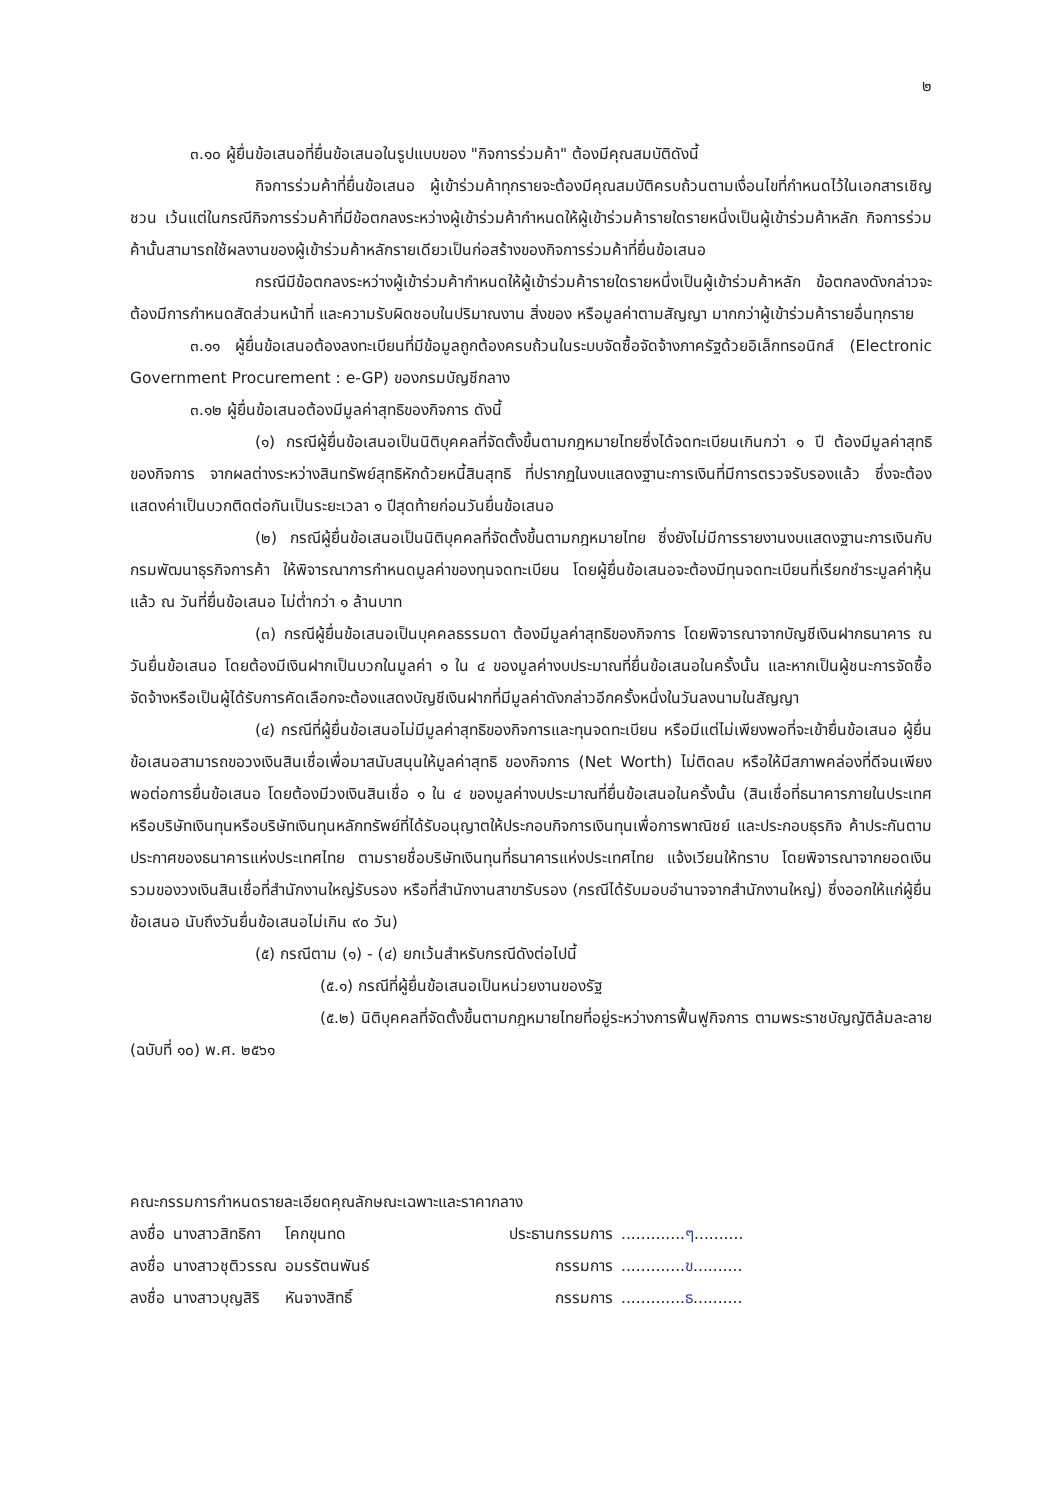๒
๓.๑๐ ผู้ยื่นข้อเสนอที่ยื่นข้อเสนอในรูปแบบของ "กิจการร่วมค้า" ต้องมีคุณสมบัติดังนี้
กิจการร่วมค้าที่ยื่นข้อเสนอ ผู้เข้าร่วมค้าทุกรายจะต้องมีคุณสมบัติครบถ้วนตามเงื่อนไขที่กำหนดไว้ในเอกสารเชิญชวน เว้นแต่ในกรณีกิจการร่วมค้าที่มีข้อตกลงระหว่างผู้เข้าร่วมค้ากำหนดให้ผู้เข้าร่วมค้ารายใดรายหนึ่งเป็นผู้เข้าร่วมค้าหลัก กิจการร่วมค้านั้นสามารถใช้ผลงานของผู้เข้าร่วมค้าหลักรายเดียวเป็นก่อสร้างของกิจการร่วมค้าที่ยื่นข้อเสนอ
กรณีมีข้อตกลงระหว่างผู้เข้าร่วมค้ากำหนดให้ผู้เข้าร่วมค้ารายใดรายหนึ่งเป็นผู้เข้าร่วมค้าหลัก ข้อตกลงดังกล่าวจะต้องมีการกำหนดสัดส่วนหน้าที่ และความรับผิดชอบในปริมาณงาน สิ่งของ หรือมูลค่าตามสัญญา มากกว่าผู้เข้าร่วมค้ารายอื่นทุกราย
๓.๑๑ ผู้ยื่นข้อเสนอต้องลงทะเบียนที่มีข้อมูลถูกต้องครบถ้วนในระบบจัดซื้อจัดจ้างภาครัฐด้วยอิเล็กทรอนิกส์ (Electronic Government Procurement : e-GP) ของกรมบัญชีกลาง
๓.๑๒ ผู้ยื่นข้อเสนอต้องมีมูลค่าสุทธิของกิจการ ดังนี้
(๑) กรณีผู้ยื่นข้อเสนอเป็นนิติบุคคลที่จัดตั้งขึ้นตามกฎหมายไทยซึ่งได้จดทะเบียนเกินกว่า ๑ ปี ต้องมีมูลค่าสุทธิของกิจการ จากผลต่างระหว่างสินทรัพย์สุทธิหักด้วยหนี้สินสุทธิ ที่ปรากฏในงบแสดงฐานะการเงินที่มีการตรวจรับรองแล้ว ซึ่งจะต้องแสดงค่าเป็นบวกติดต่อกันเป็นระยะเวลา ๑ ปีสุดท้ายก่อนวันยื่นข้อเสนอ
(๒) กรณีผู้ยื่นข้อเสนอเป็นนิติบุคคลที่จัดตั้งขึ้นตามกฎหมายไทย ซึ่งยังไม่มีการรายงานงบแสดงฐานะการเงินกับกรมพัฒนาธุรกิจการค้า ให้พิจารณาการกำหนดมูลค่าของทุนจดทะเบียน โดยผู้ยื่นข้อเสนอจะต้องมีทุนจดทะเบียนที่เรียกชำระมูลค่าหุ้นแล้ว ณ วันที่ยื่นข้อเสนอ ไม่ต่ำกว่า ๑ ล้านบาท
(๓) กรณีผู้ยื่นข้อเสนอเป็นบุคคลธรรมดา ต้องมีมูลค่าสุทธิของกิจการ โดยพิจารณาจากบัญชีเงินฝากธนาคาร ณ วันยื่นข้อเสนอ โดยต้องมีเงินฝากเป็นบวกในมูลค่า ๑ ใน ๔ ของมูลค่างบประมาณที่ยื่นข้อเสนอในครั้งนั้น และหากเป็นผู้ชนะการจัดซื้อจัดจ้างหรือเป็นผู้ได้รับการคัดเลือกจะต้องแสดงบัญชีเงินฝากที่มีมูลค่าดังกล่าวอีกครั้งหนึ่งในวันลงนามในสัญญา
(๔) กรณีที่ผู้ยื่นข้อเสนอไม่มีมูลค่าสุทธิของกิจการและทุนจดทะเบียน หรือมีแต่ไม่เพียงพอที่จะเข้ายื่นข้อเสนอ ผู้ยื่นข้อเสนอสามารถขอวงเงินสินเชื่อเพื่อมาสนับสนุนให้มูลค่าสุทธิ ของกิจการ (Net Worth) ไม่ติดลบ หรือให้มีสภาพคล่องที่ดีจนเพียงพอต่อการยื่นข้อเสนอ โดยต้องมีวงเงินสินเชื่อ ๑ ใน ๔ ของมูลค่างบประมาณที่ยื่นข้อเสนอในครั้งนั้น (สินเชื่อที่ธนาคารภายในประเทศ หรือบริษัทเงินทุนหรือบริษัทเงินทุนหลักทรัพย์ที่ได้รับอนุญาตให้ประกอบกิจการเงินทุนเพื่อการพาณิชย์ และประกอบธุรกิจ ค้าประกันตามประกาศของธนาคารแห่งประเทศไทย ตามรายชื่อบริษัทเงินทุนที่ธนาคารแห่งประเทศไทย แจ้งเวียนให้ทราบ โดยพิจารณาจากยอดเงินรวมของวงเงินสินเชื่อที่สำนักงานใหญ่รับรอง หรือที่สำนักงานสาขารับรอง (กรณีได้รับมอบอำนาจจากสำนักงานใหญ่) ซึ่งออกให้แก่ผู้ยื่นข้อเสนอ นับถึงวันยื่นข้อเสนอไม่เกิน ๙๐ วัน)
(๕) กรณีตาม (๑) - (๔) ยกเว้นสำหรับกรณีดังต่อไปนี้
(๕.๑) กรณีที่ผู้ยื่นข้อเสนอเป็นหน่วยงานของรัฐ
(๕.๒) นิติบุคคลที่จัดตั้งขึ้นตามกฎหมายไทยที่อยู่ระหว่างการฟื้นฟูกิจการ ตามพระราชบัญญัติล้มละลาย (ฉบับที่ ๑๐) พ.ศ. ๒๕๖๑
คณะกรรมการกำหนดรายละเอียดคุณลักษณะเฉพาะและราคากลาง
| ลงชื่อ | นางสาวสิทธิกา | โคกขุนทด | ประธานกรรมการ | ............. ๆ .......... |
| ลงชื่อ | นางสาวชุติวรรณ | อมรรัตนพันธ์ | กรรมการ | ............. ข .......... |
| ลงชื่อ | นางสาวบุญสิริ | หันจางสิทธิ์ | กรรมการ | ............. ธ .......... |